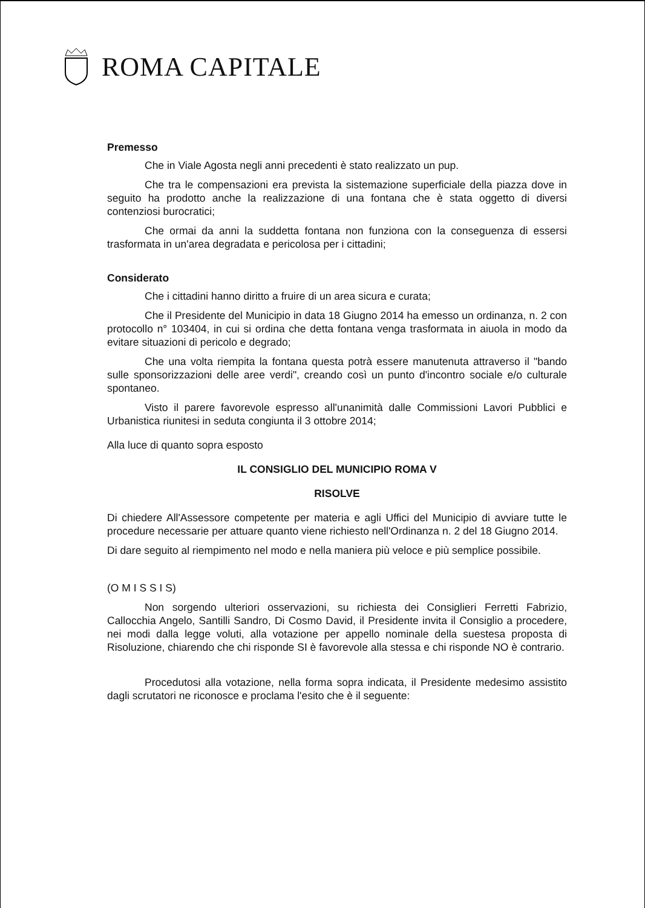ROMA CAPITALE
Premesso
Che in Viale Agosta negli anni precedenti è stato realizzato un pup.
Che tra le compensazioni era prevista la sistemazione superficiale della piazza dove in seguito ha prodotto anche la realizzazione di una fontana che è stata oggetto di diversi contenziosi burocratici;
Che ormai da anni la suddetta fontana non funziona con la conseguenza di essersi trasformata in un'area degradata e pericolosa per i cittadini;
Considerato
Che i cittadini hanno diritto a fruire di un area sicura e curata;
Che il Presidente del Municipio in data 18 Giugno 2014 ha emesso un ordinanza, n. 2 con protocollo n° 103404, in cui si ordina che detta fontana venga trasformata in aiuola in modo da evitare situazioni di pericolo e degrado;
Che una volta riempita la fontana questa potrà essere manutenuta attraverso il "bando sulle sponsorizzazioni delle aree verdi", creando così un punto d'incontro sociale e/o culturale spontaneo.
Visto il parere favorevole espresso all'unanimità dalle Commissioni Lavori Pubblici e Urbanistica riunitesi in seduta congiunta il 3 ottobre 2014;
Alla luce di quanto sopra esposto
IL CONSIGLIO DEL MUNICIPIO ROMA V
RISOLVE
Di chiedere All'Assessore competente per materia e agli Uffici del Municipio di avviare tutte le procedure necessarie per attuare quanto viene richiesto nell'Ordinanza n. 2 del 18 Giugno 2014.
Di dare seguito al riempimento nel modo e nella maniera più veloce e più semplice possibile.
(O M I S S I S)
Non sorgendo ulteriori osservazioni, su richiesta dei Consiglieri Ferretti Fabrizio, Callocchia Angelo, Santilli Sandro, Di Cosmo David, il Presidente invita il Consiglio a procedere, nei modi dalla legge voluti, alla votazione per appello nominale della suestesa proposta di Risoluzione, chiarendo che chi risponde SI è favorevole alla stessa e chi risponde NO è contrario.
Procedutosi alla votazione, nella forma sopra indicata, il Presidente medesimo assistito dagli scrutatori ne riconosce e proclama l'esito che è il seguente: